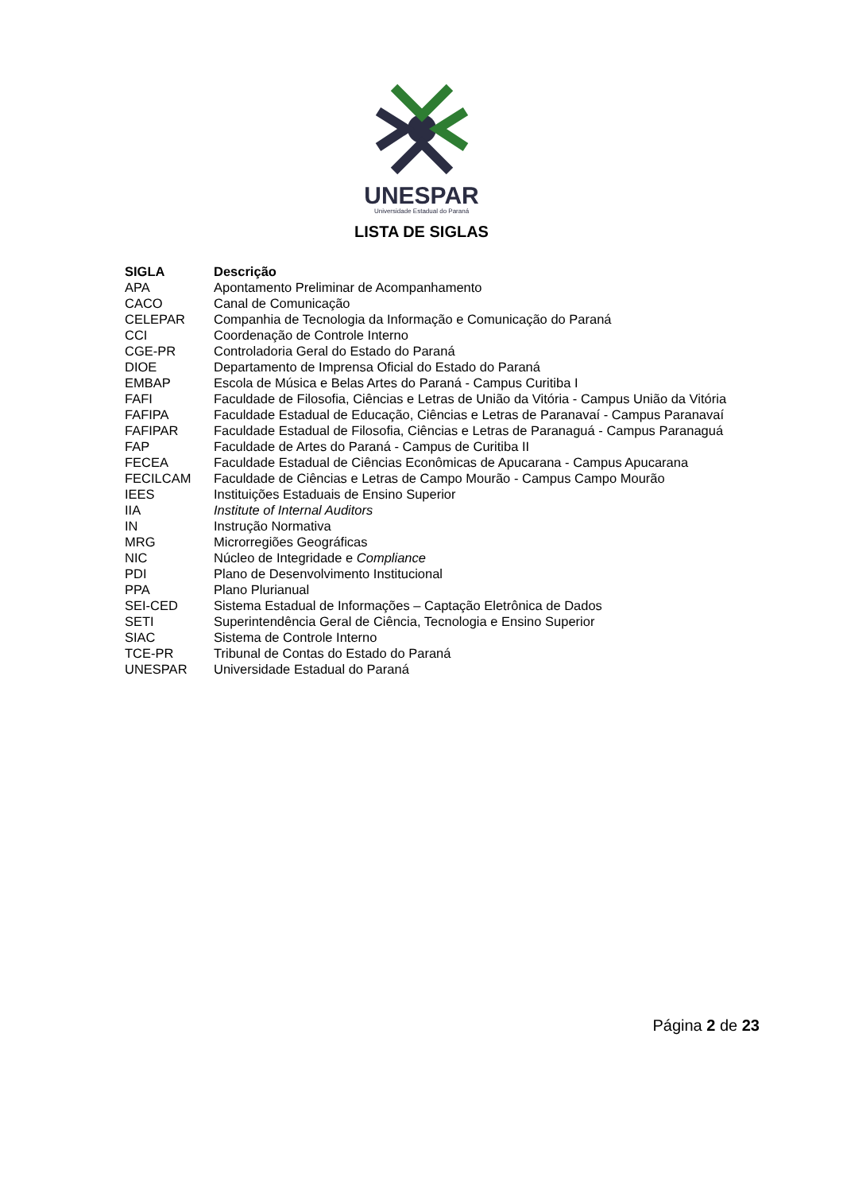UNESPAR
Universidade Estadual do Paraná
LISTA DE SIGLAS
| SIGLA | Descrição |
| --- | --- |
| APA | Apontamento Preliminar de Acompanhamento |
| CACO | Canal de Comunicação |
| CELEPAR | Companhia de Tecnologia da Informação e Comunicação do Paraná |
| CCI | Coordenação de Controle Interno |
| CGE-PR | Controladoria Geral do Estado do Paraná |
| DIOE | Departamento de Imprensa Oficial do Estado do Paraná |
| EMBAP | Escola de Música e Belas Artes do Paraná - Campus Curitiba I |
| FAFI | Faculdade de Filosofia, Ciências e Letras de União da Vitória - Campus União da Vitória |
| FAFIPA | Faculdade Estadual de Educação, Ciências e Letras de Paranavaí - Campus Paranavaí |
| FAFIPAR | Faculdade Estadual de Filosofia, Ciências e Letras de Paranaguá - Campus Paranaguá |
| FAP | Faculdade de Artes do Paraná - Campus de Curitiba II |
| FECEA | Faculdade Estadual de Ciências Econômicas de Apucarana - Campus Apucarana |
| FECILCAM | Faculdade de Ciências e Letras de Campo Mourão - Campus Campo Mourão |
| IEES | Instituições Estaduais de Ensino Superior |
| IIA | Institute of Internal Auditors |
| IN | Instrução Normativa |
| MRG | Microrregiões Geográficas |
| NIC | Núcleo de Integridade e Compliance |
| PDI | Plano de Desenvolvimento Institucional |
| PPA | Plano Plurianual |
| SEI-CED | Sistema Estadual de Informações – Captação Eletrônica de Dados |
| SETI | Superintendência Geral de Ciência, Tecnologia e Ensino Superior |
| SIAC | Sistema de Controle Interno |
| TCE-PR | Tribunal de Contas do Estado do Paraná |
| UNESPAR | Universidade Estadual do Paraná |
Página 2 de 23